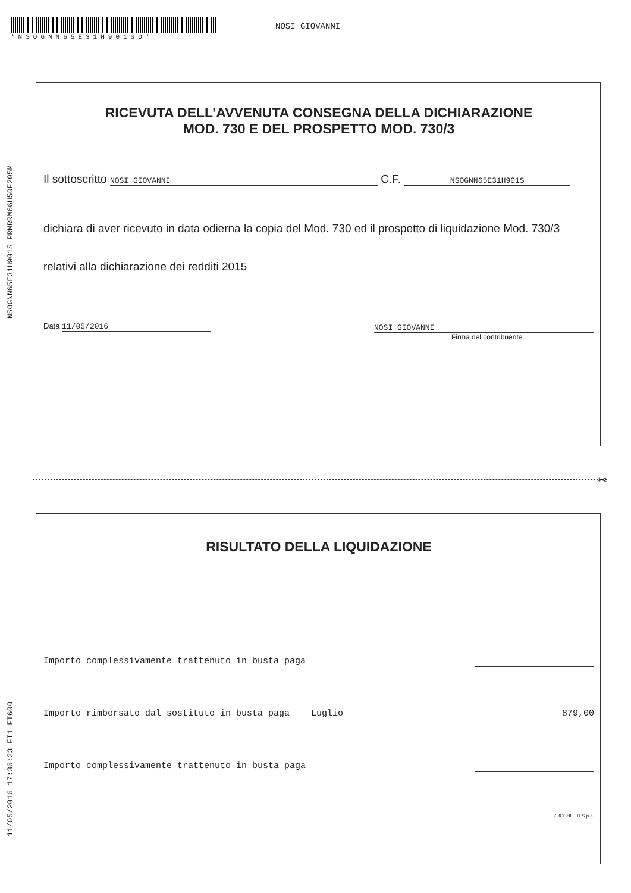*NSOGNN65E31H901SO*
NOSI GIOVANNI
NSOGNN65E31H901S PRMRRM66H50F205M
11/05/2016 17:36:23 FI1 FI600
RICEVUTA DELL’AVVENUTA CONSEGNA DELLA DICHIARAZIONE
MOD. 730 E DEL PROSPETTO MOD. 730/3
Il sottoscritto NOSI GIOVANNI C.F. NSOGNN65E31H901S
dichiara di aver ricevuto in data odierna la copia del Mod. 730 ed il prospetto di liquidazione Mod. 730/3 relativi alla dichiarazione dei redditi 2015
Data 11/05/2016 NOSI GIOVANNI
Firma del contribuente
✂
RISULTATO DELLA LIQUIDAZIONE
Importo complessivamente trattenuto in busta paga
Importo rimborsato dal sostituto in busta paga Luglio 879,00
Importo complessivamente trattenuto in busta paga
ZUCCHETTI S.p.a.